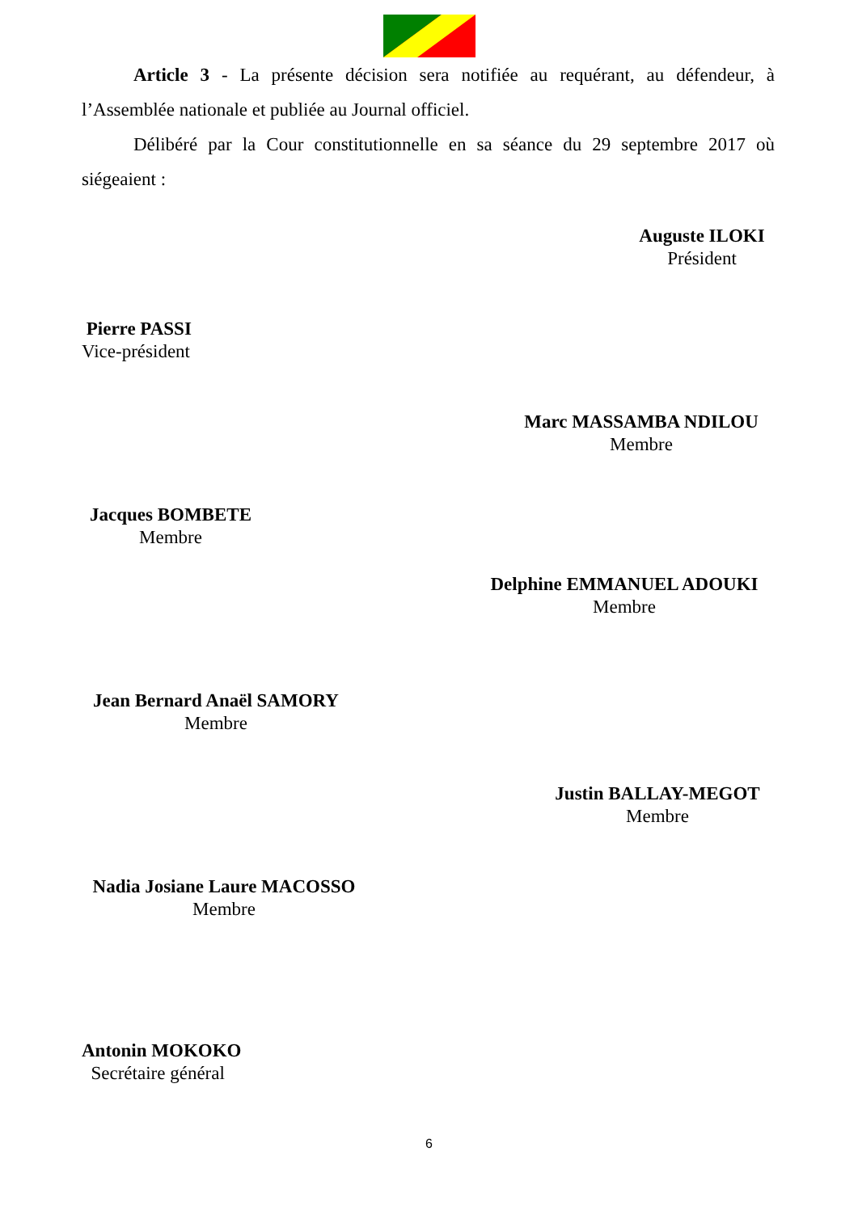Article 3 - La présente décision sera notifiée au requérant, au défendeur, à l’Assemblée nationale et publiée au Journal officiel.
Délibéré par la Cour constitutionnelle en sa séance du 29 septembre 2017 où siégeaient :
Auguste ILOKI
Président
Pierre PASSI
Vice-président
Marc MASSAMBA NDILOU
Membre
Jacques BOMBETE
Membre
Delphine EMMANUEL ADOUKI
Membre
Jean Bernard Anaël SAMORY
Membre
Justin BALLAY-MEGOT
Membre
Nadia Josiane Laure MACOSSO
Membre
Antonin MOKOKO
Secrétaire général
6